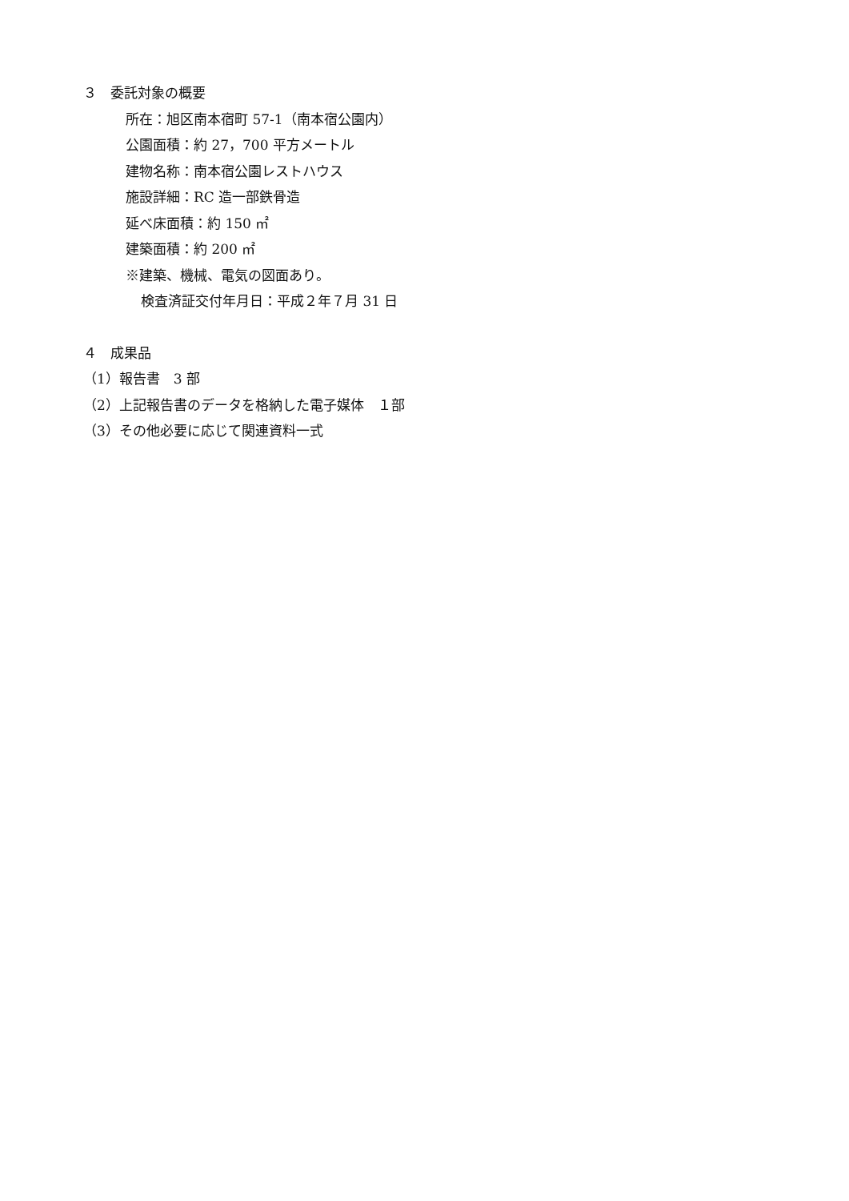３　委託対象の概要
所在：旭区南本宿町 57-1（南本宿公園内）
公園面積：約 27，700 平方メートル
建物名称：南本宿公園レストハウス
施設詳細：RC 造一部鉄骨造
延べ床面積：約 150 ㎡
建築面積：約 200 ㎡
※建築、機械、電気の図面あり。
検査済証交付年月日：平成２年７月 31 日
４　成果品
（1）報告書　3 部
（2）上記報告書のデータを格納した電子媒体　１部
（3）その他必要に応じて関連資料一式